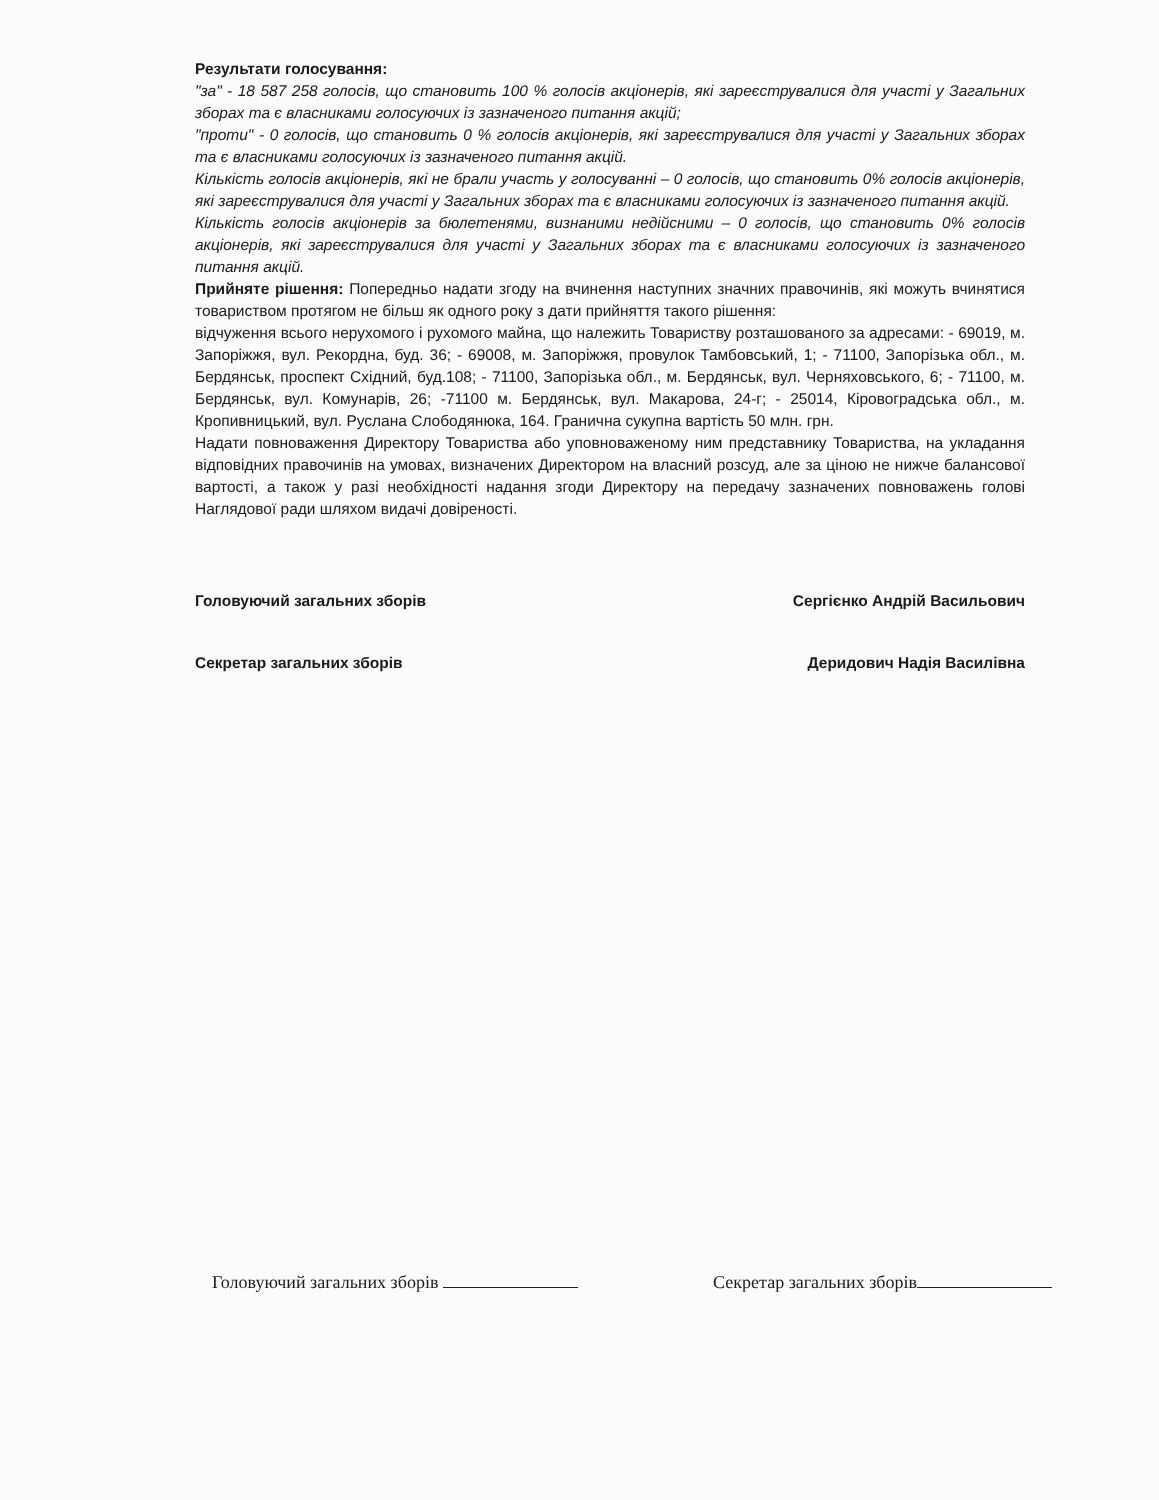Результати голосування:
"за" - 18 587 258 голосів, що становить 100 % голосів акціонерів, які зареєструвалися для участі у Загальних зборах та є власниками голосуючих із зазначеного питання акцій;
"проти" - 0 голосів, що становить 0 % голосів акціонерів, які зареєструвалися для участі у Загальних зборах та є власниками голосуючих із зазначеного питання акцій.
Кількість голосів акціонерів, які не брали участь у голосуванні – 0 голосів, що становить 0% голосів акціонерів, які зареєструвалися для участі у Загальних зборах та є власниками голосуючих із зазначеного питання акцій.
Кількість голосів акціонерів за бюлетенями, визнаними недійсними – 0 голосів, що становить 0% голосів акціонерів, які зареєструвалися для участі у Загальних зборах та є власниками голосуючих із зазначеного питання акцій.
Прийняте рішення: Попередньо надати згоду на вчинення наступних значних правочинів, які можуть вчинятися товариством протягом не більш як одного року з дати прийняття такого рішення:
відчуження всього нерухомого і рухомого майна, що належить Товариству розташованого за адресами: - 69019, м. Запоріжжя, вул. Рекордна, буд. 36; - 69008, м. Запоріжжя, провулок Тамбовський, 1; - 71100, Запорізька обл., м. Бердянськ, проспект Східний, буд.108; - 71100, Запорізька обл., м. Бердянськ, вул. Черняховського, 6; - 71100, м. Бердянськ, вул. Комунарів, 26; -71100 м. Бердянськ, вул. Макарова, 24-г; - 25014, Кіровоградська обл., м. Кропивницький, вул. Руслана Слободянюка, 164. Гранична сукупна вартість 50 млн. грн.
Надати повноваження Директору Товариства або уповноваженому ним представнику Товариства, на укладання відповідних правочинів на умовах, визначених Директором на власний розсуд, але за ціною не нижче балансової вартості, а також у разі необхідності надання згоди Директору на передачу зазначених повноважень голові Наглядової ради шляхом видачі довіреності.
Головуючий загальних зборів Сергієнко Андрій Васильович
Секретар загальних зборів Деридович Надія Василівна
Головуючий загальних зборів Секретар загальних зборів